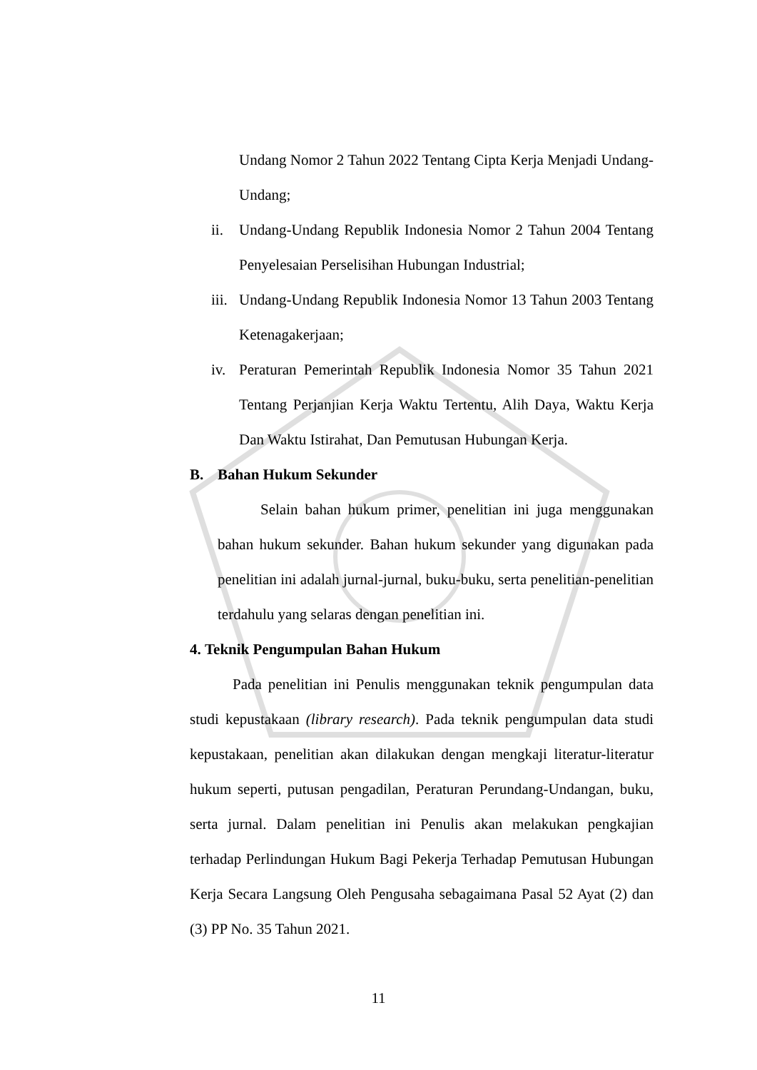Undang Nomor 2 Tahun 2022 Tentang Cipta Kerja Menjadi Undang-Undang;
ii. Undang-Undang Republik Indonesia Nomor 2 Tahun 2004 Tentang Penyelesaian Perselisihan Hubungan Industrial;
iii. Undang-Undang Republik Indonesia Nomor 13 Tahun 2003 Tentang Ketenagakerjaan;
iv. Peraturan Pemerintah Republik Indonesia Nomor 35 Tahun 2021 Tentang Perjanjian Kerja Waktu Tertentu, Alih Daya, Waktu Kerja Dan Waktu Istirahat, Dan Pemutusan Hubungan Kerja.
B. Bahan Hukum Sekunder
Selain bahan hukum primer, penelitian ini juga menggunakan bahan hukum sekunder. Bahan hukum sekunder yang digunakan pada penelitian ini adalah jurnal-jurnal, buku-buku, serta penelitian-penelitian terdahulu yang selaras dengan penelitian ini.
4. Teknik Pengumpulan Bahan Hukum
Pada penelitian ini Penulis menggunakan teknik pengumpulan data studi kepustakaan (library research). Pada teknik pengumpulan data studi kepustakaan, penelitian akan dilakukan dengan mengkaji literatur-literatur hukum seperti, putusan pengadilan, Peraturan Perundang-Undangan, buku, serta jurnal. Dalam penelitian ini Penulis akan melakukan pengkajian terhadap Perlindungan Hukum Bagi Pekerja Terhadap Pemutusan Hubungan Kerja Secara Langsung Oleh Pengusaha sebagaimana Pasal 52 Ayat (2) dan (3) PP No. 35 Tahun 2021.
11